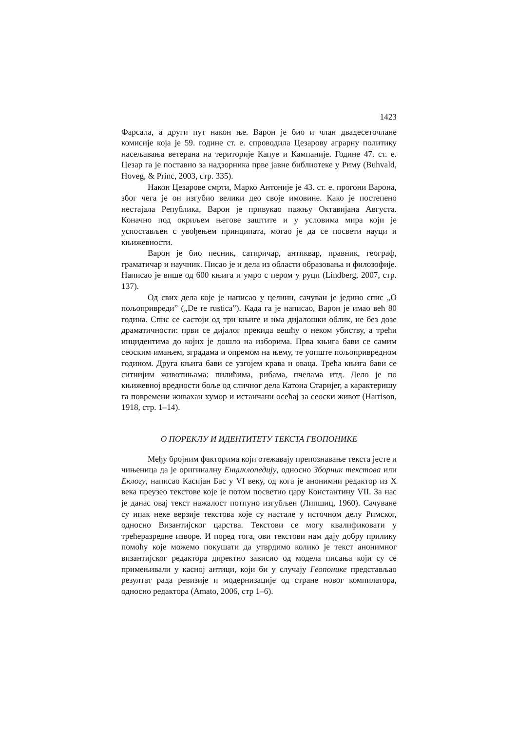1423
Фарсала, а други пут након ње. Варон је био и члан двадесеточлане комисије која је 59. године ст. е. спроводила Цезарову аграрну политику насељавања ветерана на територије Капуе и Кампаније. Године 47. ст. е. Цезар га је поставио за надзорника прве јавне библиотеке у Риму (Buhvald, Hoveg, & Princ, 2003, стр. 335).
Након Цезарове смрти, Марко Антоније је 43. ст. е. прогони Варона, због чега је он изгубио велики део своје имовине. Како је постепено нестајала Република, Варон је привукао пажњу Октавијана Августа. Коначно под окриљем његове заштите и у условима мира који је успостављен с увођењем принципата, могао је да се посвети науци и књижевности.
Варон је био песник, сатиричар, антиквар, правник, географ, граматичар и научник. Писао је и дела из области образовања и филозофије. Написао је више од 600 књига и умро с пером у руци (Lindberg, 2007, стр. 137).
Од свих дела које је написао у целини, сачуван је једино спис „О пољопривреди” („De re rustica”). Када га је написао, Варон је имао већ 80 година. Спис се састоји од три књиге и има дијалошки облик, не без дозе драматичности: први се дијалог прекида вешћу о неком убиству, а трећи инцидентима до којих је дошло на изборима. Прва књига бави се самим сеоским имањем, зградама и опремом на њему, те уопште пољопривредном годином. Друга књига бави се узгојем крава и оваца. Трећа књига бави се ситнијим животињама: пилићима, рибама, пчелама итд. Дело је по књижевној вредности боље од сличног дела Катона Старијег, а карактеришу га повремени живахан хумор и истанчани осећај за сеоски живот (Harrison, 1918, стр. 1–14).
О ПОРЕКЛУ И ИДЕНТИТЕТУ ТЕКСТА ГЕОПОНИКЕ
Међу бројним факторима који отежавају препознавање текста јесте и чињеница да је оригиналну Енциклопедију, односно Зборник текстова или Еклогу, написао Касијан Бас у VI веку, од кога је анонимни редактор из X века преузео текстове које је потом посветио цару Константину VII. За нас је данас овај текст нажалост потпуно изгубљен (Липшиц, 1960). Сачуване су ипак неке верзије текстова које су настале у источном делу Римског, односно Византијског царства. Текстови се могу квалификовати у трећеразредне изворе. И поред тога, ови текстови нам дају добру прилику помоћу које можемо покушати да утврдимо колико је текст анонимног византијског редактора директно зависио од модела писања који су се примењивали у касној антици, који би у случају Геопонике представљао резултат рада ревизије и модернизације од стране новог компилатора, односно редактора (Amato, 2006, стр 1–6).